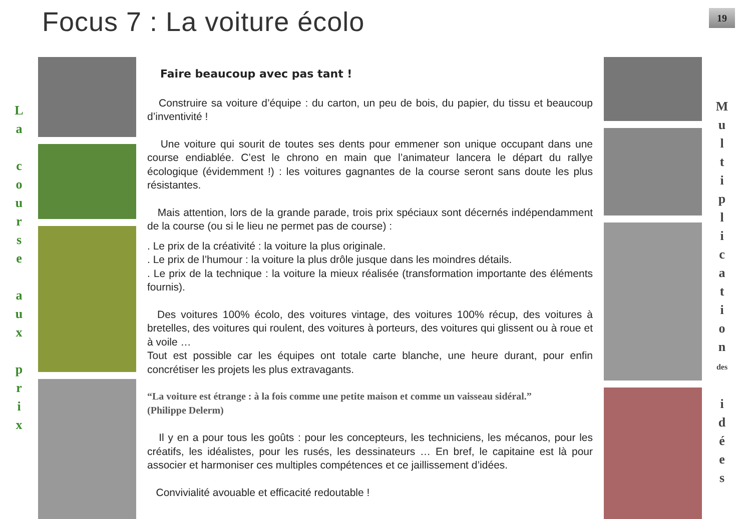Focus 7 : La voiture écolo
19
L
a
c
o
u
r
s
e
a
u
x
p
r
i
x
Faire beaucoup avec pas tant !
Construire sa voiture d’équipe : du carton, un peu de bois, du papier, du tissu et beaucoup d’inventivité !
Une voiture qui sourit de toutes ses dents pour emmener son unique occupant dans une course endiablée. C’est le chrono en main que l’animateur lancera le départ du rallye écologique (évidemment !) : les voitures gagnantes de la course seront sans doute les plus résistantes.
Mais attention, lors de la grande parade, trois prix spéciaux sont décernés indépendamment de la course (ou si le lieu ne permet pas de course) :
. Le prix de la créativité : la voiture la plus originale.
. Le prix de l’humour : la voiture la plus drôle jusque dans les moindres détails.
. Le prix de la technique : la voiture la mieux réalisée (transformation importante des éléments fournis).
Des voitures 100% écolo, des voitures vintage, des voitures 100% récup, des voitures à bretelles, des voitures qui roulent, des voitures à porteurs, des voitures qui glissent ou à roue et à voile …
Tout est possible car les équipes ont totale carte blanche, une heure durant, pour enfin concrétiser les projets les plus extravagants.
“La voiture est étrange : à la fois comme une petite maison et comme un vaisseau sidéral.”
(Philippe Delerm)
Il y en a pour tous les goûts : pour les concepteurs, les techniciens, les mécanos, pour les créatifs, les idéalistes, pour les rusés, les dessinateurs … En bref, le capitaine est là pour associer et harmoniser ces multiples compétences et ce jaillissement d’idées.
Convivialité avouable et efficacité redoutable !
M
u
l
t
i
p
l
i
c
a
t
i
o
n
des
i
d
é
e
s